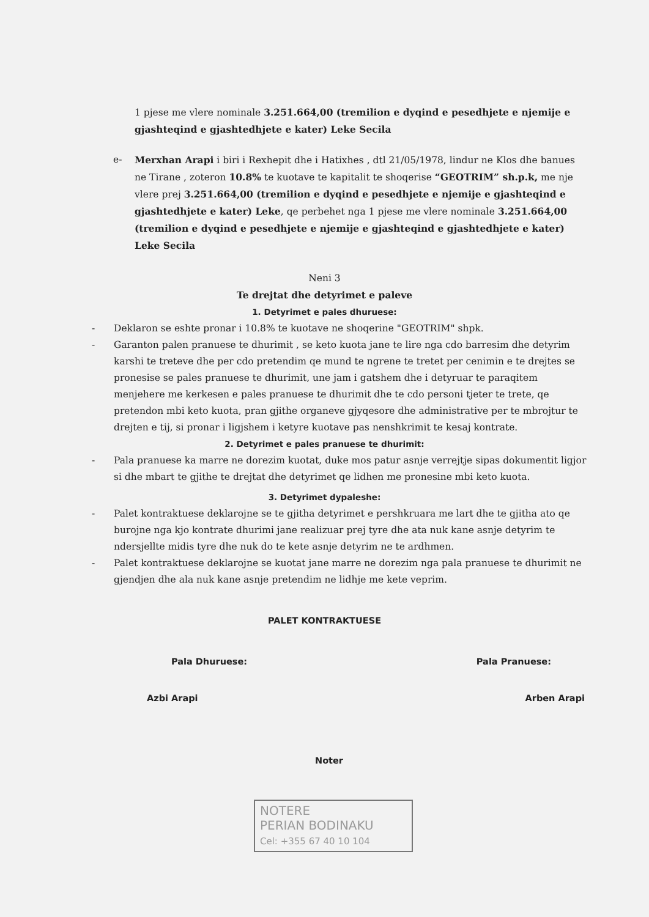1 pjese me vlere nominale 3.251.664,00 (tremilion e dyqind e pesedhjete e njemije e gjashteqind e gjashtedhjete e kater) Leke Secila
e- Merxhan Arapi i biri i Rexhepit dhe i Hatixhes , dtl 21/05/1978, lindur ne Klos dhe banues ne Tirane , zoteron 10.8% te kuotave te kapitalit te shoqerise “GEOTRIM” sh.p.k, me nje vlere prej 3.251.664,00 (tremilion e dyqind e pesedhjete e njemije e gjashteqind e gjashtedhjete e kater) Leke, qe perbehet nga 1 pjese me vlere nominale 3.251.664,00 (tremilion e dyqind e pesedhjete e njemije e gjashteqind e gjashtedhjete e kater) Leke Secila
Neni 3
Te drejtat dhe detyrimet e paleve
1. Detyrimet e pales dhuruese:
- Deklaron se eshte pronar i 10.8% te kuotave ne shoqerine "GEOTRIM" shpk.
- Garanton palen pranuese te dhurimit , se keto kuota jane te lire nga cdo barresim dhe detyrim karshi te treteve dhe per cdo pretendim qe mund te ngrene te tretet per cenimin e te drejtes se pronesise se pales pranuese te dhurimit, une jam i gatshem dhe i detyruar te paraqitem menjehere me kerkesen e pales pranuese te dhurimit dhe te cdo personi tjeter te trete, qe pretendon mbi keto kuota, pran gjithe organeve gjyqesore dhe administrative per te mbrojtur te drejten e tij, si pronar i ligjshem i ketyre kuotave pas nenshkrimit te kesaj kontrate.
2. Detyrimet e pales pranuese te dhurimit:
- Pala pranuese ka marre ne dorezim kuotat, duke mos patur asnje verrejtje sipas dokumentit ligjor si dhe mbart te gjithe te drejtat dhe detyrimet qe lidhen me pronesine mbi keto kuota.
3. Detyrimet dypaleshe:
- Palet kontraktuese deklarojne se te gjitha detyrimet e pershkruara me lart dhe te gjitha ato qe burojne nga kjo kontrate dhurimi jane realizuar prej tyre dhe ata nuk kane asnje detyrim te ndersjellte midis tyre dhe nuk do te kete asnje detyrim ne te ardhmen.
- Palet kontraktuese deklarojne se kuotat jane marre ne dorezim nga pala pranuese te dhurimit ne gjendjen dhe ala nuk kane asnje pretendim ne lidhje me kete veprim.
PALET KONTRAKTUESE
Pala Dhuruese: Pala Pranuese:
Azbi Arapi Arben Arapi
Noter
NOTERE
PERIAN BODINAKU
Cel: +355 67 40 10 104